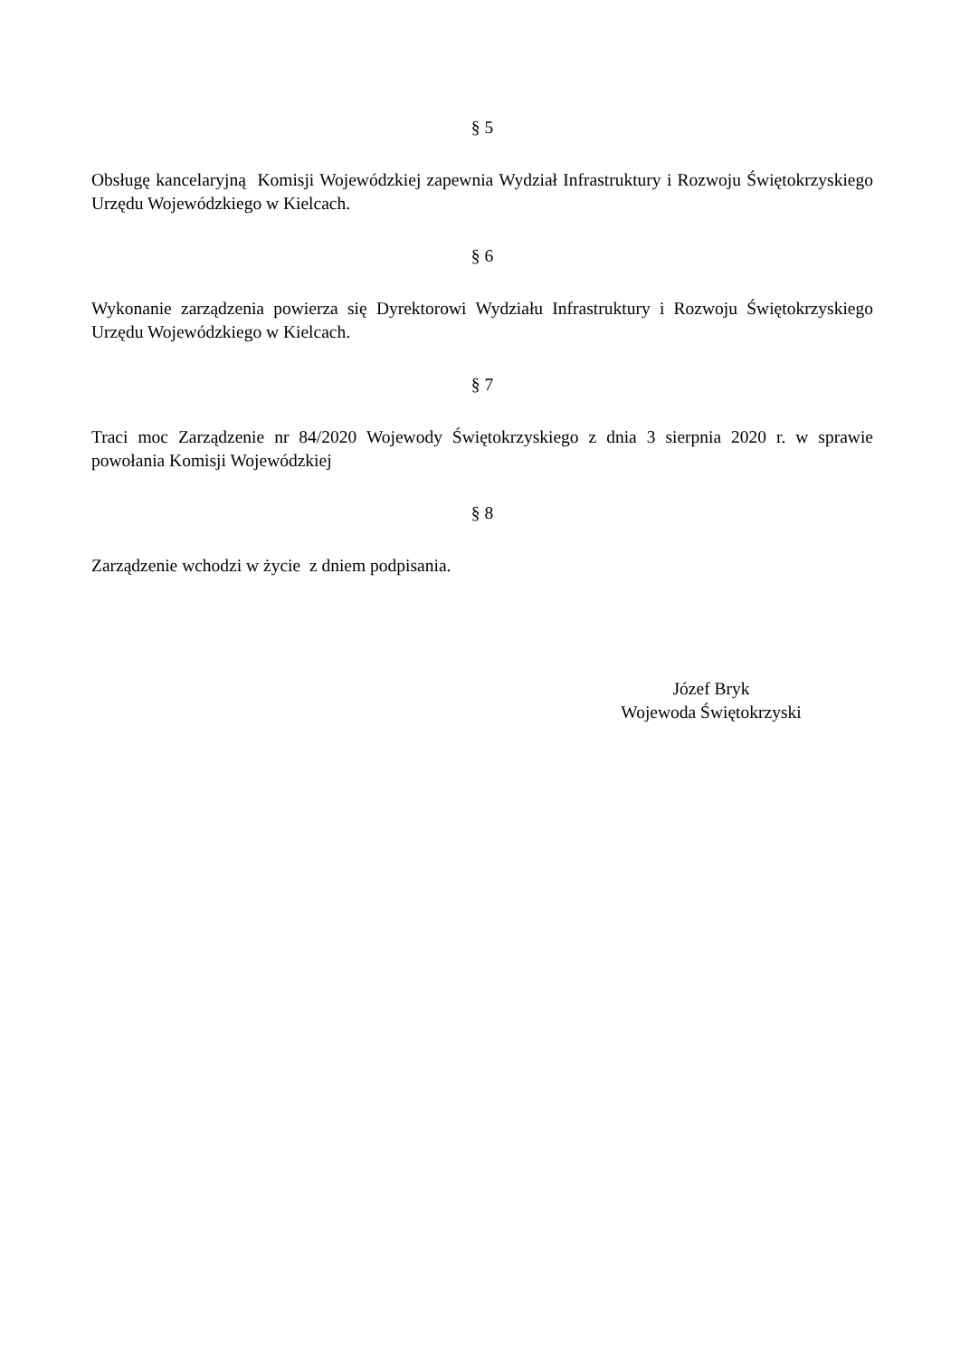§ 5
Obsługę kancelaryjną Komisji Wojewódzkiej zapewnia Wydział Infrastruktury i Rozwoju Świętokrzyskiego Urzędu Wojewódzkiego w Kielcach.
§ 6
Wykonanie zarządzenia powierza się Dyrektorowi Wydziału Infrastruktury i Rozwoju Świętokrzyskiego Urzędu Wojewódzkiego w Kielcach.
§ 7
Traci moc Zarządzenie nr 84/2020 Wojewody Świętokrzyskiego z dnia 3 sierpnia 2020 r. w sprawie powołania Komisji Wojewódzkiej
§ 8
Zarządzenie wchodzi w życie z dniem podpisania.
Józef Bryk
Wojewoda Świętokrzyski